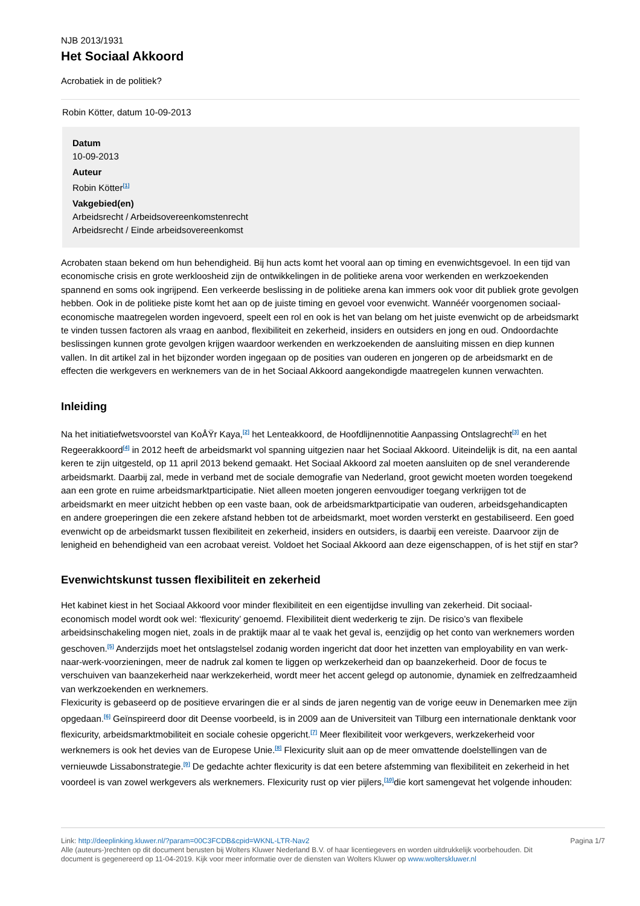NJB 2013/1931
Het Sociaal Akkoord
Acrobatiek in de politiek?
Robin Kötter, datum 10-09-2013
Datum
10-09-2013
Auteur
Robin Kötter<sup>[1]</sup>
Vakgebied(en)
Arbeidsrecht / Arbeidsovereenkomstenrecht
Arbeidsrecht / Einde arbeidsovereenkomst
Acrobaten staan bekend om hun behendigheid. Bij hun acts komt het vooral aan op timing en evenwichtsgevoel. In een tijd van economische crisis en grote werkloosheid zijn de ontwikkelingen in de politieke arena voor werkenden en werkzoekenden spannend en soms ook ingrijpend. Een verkeerde beslissing in de politieke arena kan immers ook voor dit publiek grote gevolgen hebben. Ook in de politieke piste komt het aan op de juiste timing en gevoel voor evenwicht. Wannéér voorgenomen sociaal-economische maatregelen worden ingevoerd, speelt een rol en ook is het van belang om het juiste evenwicht op de arbeidsmarkt te vinden tussen factoren als vraag en aanbod, flexibiliteit en zekerheid, insiders en outsiders en jong en oud. Ondoordachte beslissingen kunnen grote gevolgen krijgen waardoor werkenden en werkzoekenden de aansluiting missen en diep kunnen vallen. In dit artikel zal in het bijzonder worden ingegaan op de posities van ouderen en jongeren op de arbeidsmarkt en de effecten die werkgevers en werknemers van de in het Sociaal Akkoord aangekondigde maatregelen kunnen verwachten.
Inleiding
Na het initiatiefwetsvoorstel van KoÅŸr Kaya,<sup>[2]</sup> het Lenteakkoord, de Hoofdlijnennotitie Aanpassing Ontslagrecht<sup>[3]</sup> en het Regeerakkoord<sup>[4]</sup> in 2012 heeft de arbeidsmarkt vol spanning uitgezien naar het Sociaal Akkoord. Uiteindelijk is dit, na een aantal keren te zijn uitgesteld, op 11 april 2013 bekend gemaakt. Het Sociaal Akkoord zal moeten aansluiten op de snel veranderende arbeidsmarkt. Daarbij zal, mede in verband met de sociale demografie van Nederland, groot gewicht moeten worden toegekend aan een grote en ruime arbeidsmarktparticipatie. Niet alleen moeten jongeren eenvoudiger toegang verkrijgen tot de arbeidsmarkt en meer uitzicht hebben op een vaste baan, ook de arbeidsmarktparticipatie van ouderen, arbeidsgehandicapten en andere groeperingen die een zekere afstand hebben tot de arbeidsmarkt, moet worden versterkt en gestabiliseerd. Een goed evenwicht op de arbeidsmarkt tussen flexibiliteit en zekerheid, insiders en outsiders, is daarbij een vereiste. Daarvoor zijn de lenigheid en behendigheid van een acrobaat vereist. Voldoet het Sociaal Akkoord aan deze eigenschappen, of is het stijf en star?
Evenwichtskunst tussen flexibiliteit en zekerheid
Het kabinet kiest in het Sociaal Akkoord voor minder flexibiliteit en een eigentijdse invulling van zekerheid. Dit sociaal-economisch model wordt ook wel: ‘flexicurity’ genoemd. Flexibiliteit dient wederkerig te zijn. De risico’s van flexibele arbeidsinschakeling mogen niet, zoals in de praktijk maar al te vaak het geval is, eenzijdig op het conto van werknemers worden geschoven.<sup>[5]</sup> Anderzijds moet het ontslagstelsel zodanig worden ingericht dat door het inzetten van employability en van werk-naar-werk-voorzieningen, meer de nadruk zal komen te liggen op werkzekerheid dan op baanzekerheid. Door de focus te verschuiven van baanzekerheid naar werkzekerheid, wordt meer het accent gelegd op autonomie, dynamiek en zelfredzaamheid van werkzoekenden en werknemers.
Flexicurity is gebaseerd op de positieve ervaringen die er al sinds de jaren negentig van de vorige eeuw in Denemarken mee zijn opgedaan.<sup>[6]</sup> Geïnspireerd door dit Deense voorbeeld, is in 2009 aan de Universiteit van Tilburg een internationale denktank voor flexicurity, arbeidsmarktmobiliteit en sociale cohesie opgericht.<sup>[7]</sup> Meer flexibiliteit voor werkgevers, werkzekerheid voor werknemers is ook het devies van de Europese Unie.<sup>[8]</sup> Flexicurity sluit aan op de meer omvattende doelstellingen van de vernieuwde Lissabonstrategie.<sup>[9]</sup> De gedachte achter flexicurity is dat een betere afstemming van flexibiliteit en zekerheid in het voordeel is van zowel werkgevers als werknemers. Flexicurity rust op vier pijlers,<sup>[10]</sup>die kort samengevat het volgende inhouden:
Pagina 1/7
Link: http://deeplinking.kluwer.nl/?param=00C3FCDB&cpid=WKNL-LTR-Nav2
Alle (auteurs-)rechten op dit document berusten bij Wolters Kluwer Nederland B.V. of haar licentiegevers en worden uitdrukkelijk voorbehouden. Dit document is gegenereerd op 11-04-2019. Kijk voor meer informatie over de diensten van Wolters Kluwer op www.wolterskluwer.nl